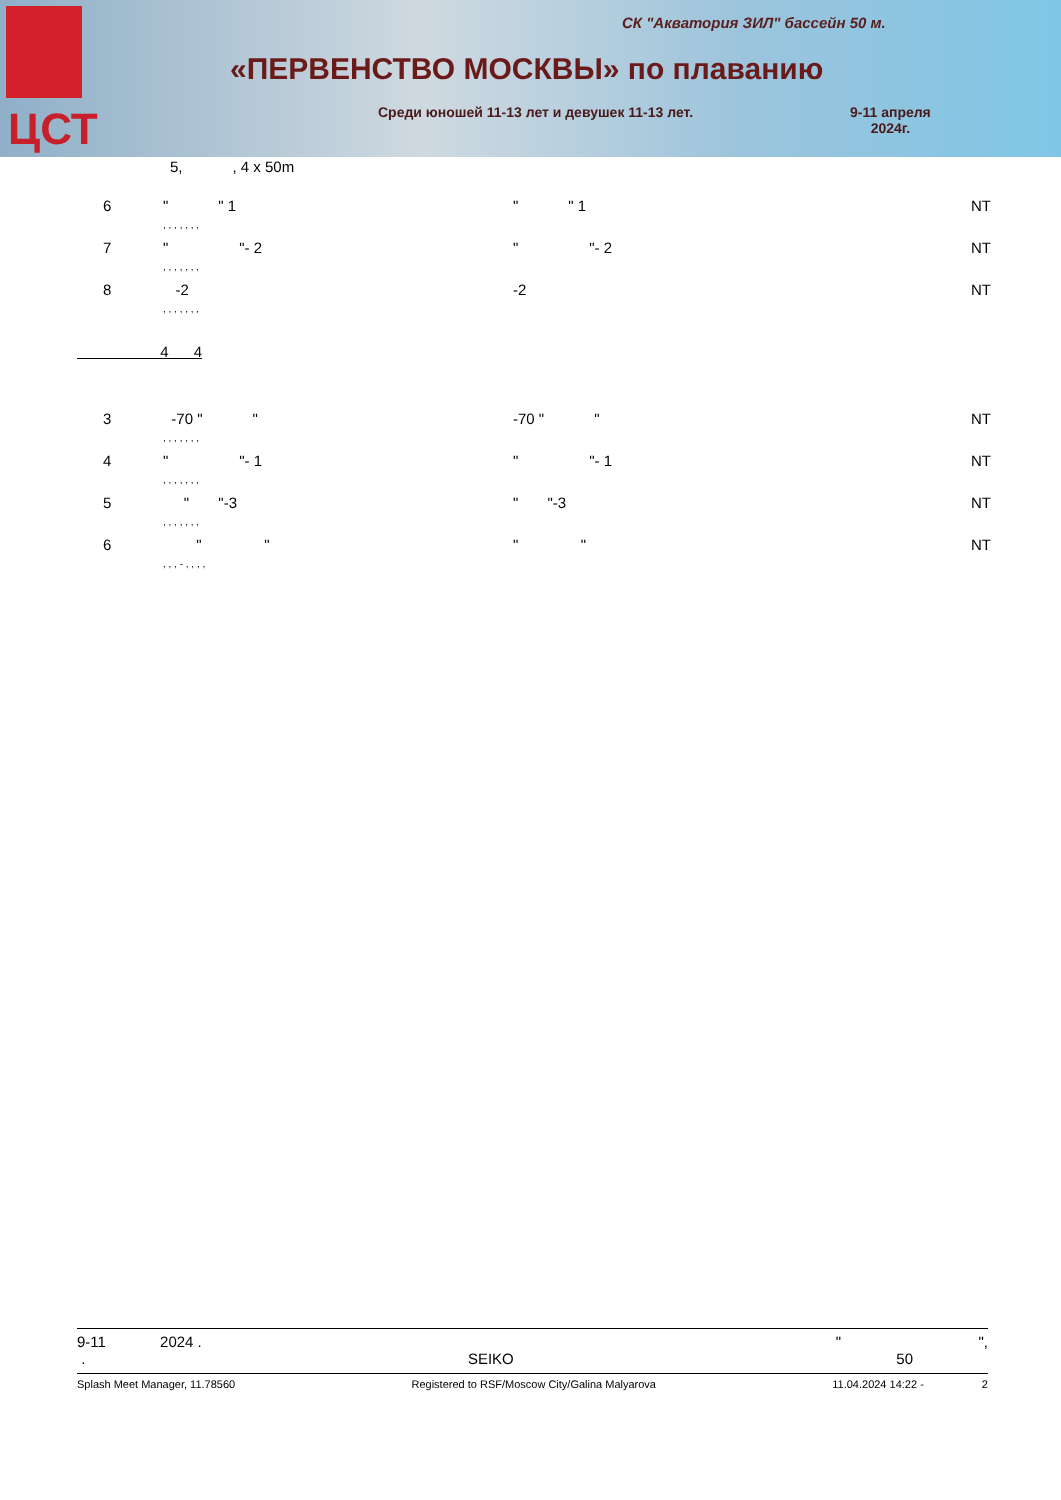ЦСТ
СК "Акватория ЗИЛ" бассейн 50 м.
«ПЕРВЕНСТВО МОСКВЫ» по плаванию
Среди юношей 11-13 лет и девушек 11-13 лет.
9-11 апреля
2024г.
5, , 4 x 50m
| 6 | " " 1 | " " 1 | NT |
| | , , , , , , , | | |
| 7 | " "- 2 | " "- 2 | NT |
| | , , , , , , , | | |
| 8 | -2 | -2 | NT |
| | , , , , , , , | | |
4 4
| 3 | -70 " " | -70 " " | NT |
| | , , , , , , , | | |
| 4 | " "- 1 | " "- 1 | NT |
| | , , , , , , , | | |
| 5 | " "-3 | " "-3 | NT |
| | , , , , , , , | | |
| 6 | " " | " " | NT |
| | , , , - , , , , | | |
9-11 2024 . " ",
. SEIKO 50
Splash Meet Manager, 11.78560 Registered to RSF/Moscow City/Galina Malyarova 11.04.2024 14:22 - 2